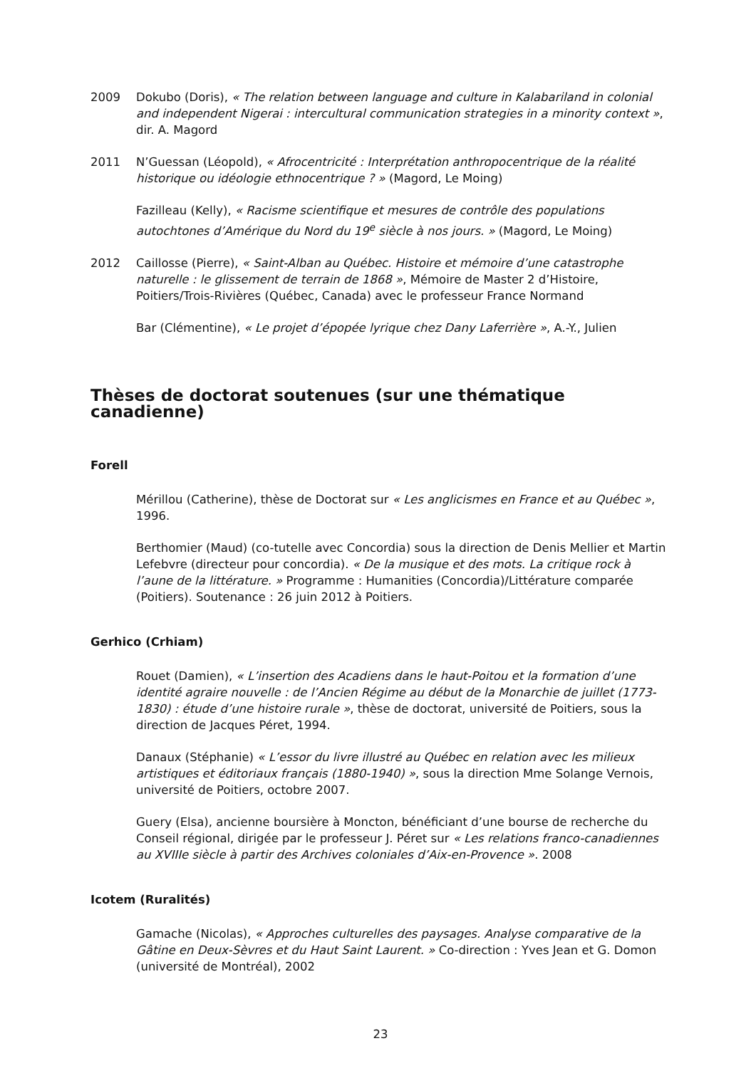2009 Dokubo (Doris), « The relation between language and culture in Kalabariland in colonial and independent Nigerai : intercultural communication strategies in a minority context », dir. A. Magord
2011 N’Guessan (Léopold), « Afrocentricité : Interprétation anthropocentrique de la réalité historique ou idéologie ethnocentrique ? » (Magord, Le Moing)
Fazilleau (Kelly), « Racisme scientifique et mesures de contrôle des populations autochtones d’Amérique du Nord du 19<sup>e</sup> siècle à nos jours. » (Magord, Le Moing)
2012 Caillosse (Pierre), « Saint-Alban au Québec. Histoire et mémoire d’une catastrophe naturelle : le glissement de terrain de 1868 », Mémoire de Master 2 d’Histoire, Poitiers/Trois-Rivières (Québec, Canada) avec le professeur France Normand
Bar (Clémentine), « Le projet d’épopée lyrique chez Dany Laferrière », A.-Y., Julien
Thèses de doctorat soutenues (sur une thématique canadienne)
Forell
Mérillou (Catherine), thèse de Doctorat sur « Les anglicismes en France et au Québec », 1996.
Berthomier (Maud) (co-tutelle avec Concordia) sous la direction de Denis Mellier et Martin Lefebvre (directeur pour concordia). « De la musique et des mots. La critique rock à l’aune de la littérature. » Programme : Humanities (Concordia)/Littérature comparée (Poitiers). Soutenance : 26 juin 2012 à Poitiers.
Gerhico (Crhiam)
Rouet (Damien), « L’insertion des Acadiens dans le haut-Poitou et la formation d’une identité agraire nouvelle : de l’Ancien Régime au début de la Monarchie de juillet (1773-1830) : étude d’une histoire rurale », thèse de doctorat, université de Poitiers, sous la direction de Jacques Péret, 1994.
Danaux (Stéphanie) « L’essor du livre illustré au Québec en relation avec les milieux artistiques et éditoriaux français (1880-1940) », sous la direction Mme Solange Vernois, université de Poitiers, octobre 2007.
Guery (Elsa), ancienne boursière à Moncton, bénéficiant d’une bourse de recherche du Conseil régional, dirigée par le professeur J. Péret sur « Les relations franco-canadiennes au XVIIIe siècle à partir des Archives coloniales d’Aix-en-Provence ». 2008
Icotem (Ruralités)
Gamache (Nicolas), « Approches culturelles des paysages. Analyse comparative de la Gâtine en Deux-Sèvres et du Haut Saint Laurent. » Co-direction : Yves Jean et G. Domon (université de Montréal), 2002
23